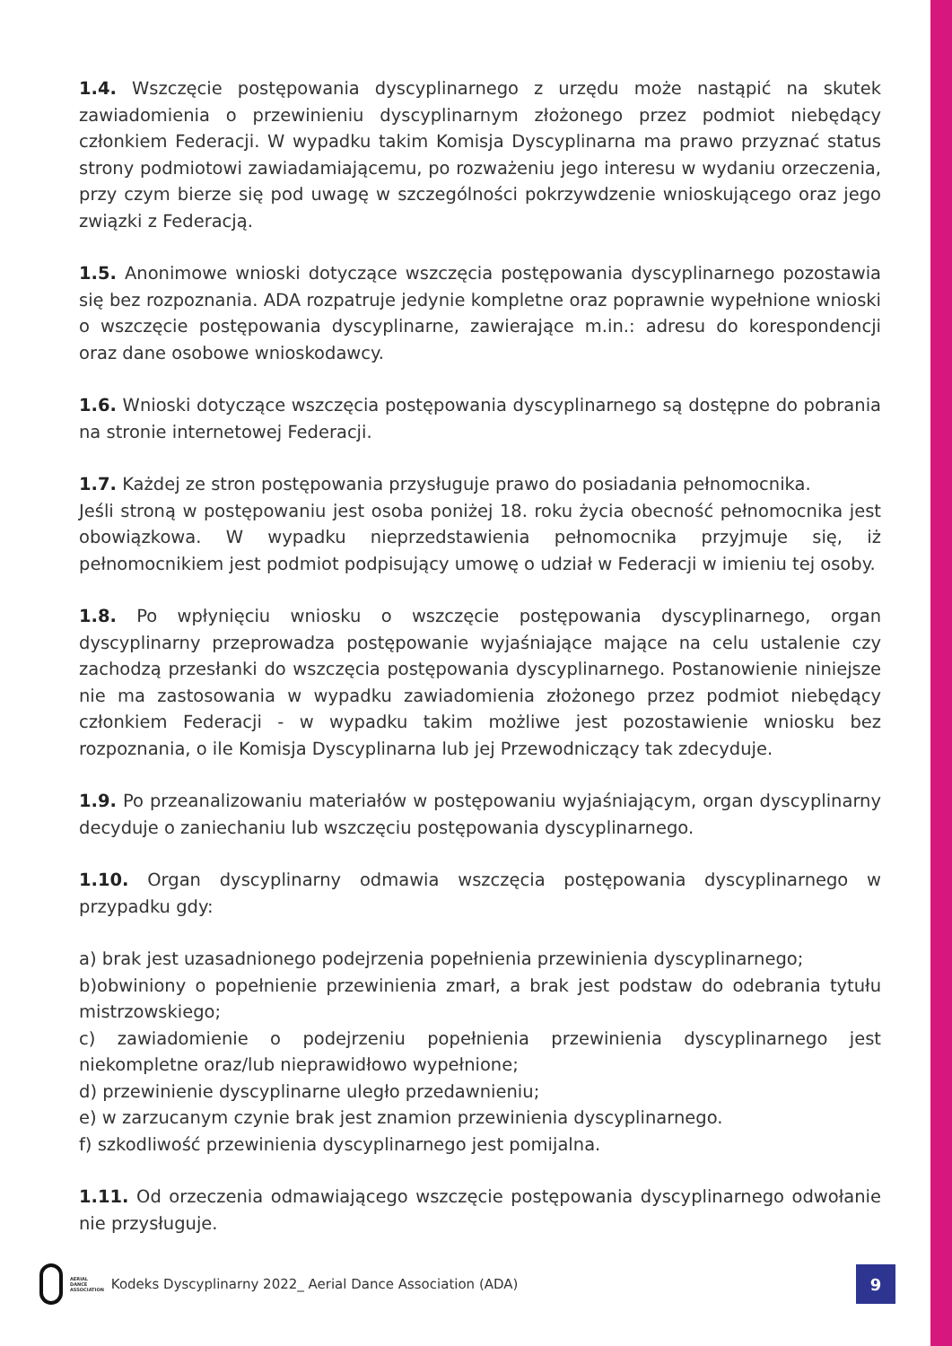1.4. Wszczęcie postępowania dyscyplinarnego z urzędu może nastąpić na skutek zawiadomienia o przewinieniu dyscyplinarnym złożonego przez podmiot niebędący członkiem Federacji. W wypadku takim Komisja Dyscyplinarna ma prawo przyznać status strony podmiotowi zawiadamiającemu, po rozważeniu jego interesu w wydaniu orzeczenia, przy czym bierze się pod uwagę w szczególności pokrzywdzenie wnioskującego oraz jego związki z Federacją.
1.5. Anonimowe wnioski dotyczące wszczęcia postępowania dyscyplinarnego pozostawia się bez rozpoznania. ADA rozpatruje jedynie kompletne oraz poprawnie wypełnione wnioski o wszczęcie postępowania dyscyplinarne, zawierające m.in.: adresu do korespondencji oraz dane osobowe wnioskodawcy.
1.6. Wnioski dotyczące wszczęcia postępowania dyscyplinarnego są dostępne do pobrania na stronie internetowej Federacji.
1.7. Każdej ze stron postępowania przysługuje prawo do posiadania pełnomocnika.
Jeśli stroną w postępowaniu jest osoba poniżej 18. roku życia obecność pełnomocnika jest obowiązkowa. W wypadku nieprzedstawienia pełnomocnika przyjmuje się, iż pełnomocnikiem jest podmiot podpisujący umowę o udział w Federacji w imieniu tej osoby.
1.8. Po wpłynięciu wniosku o wszczęcie postępowania dyscyplinarnego, organ dyscyplinarny przeprowadza postępowanie wyjaśniające mające na celu ustalenie czy zachodzą przesłanki do wszczęcia postępowania dyscyplinarnego. Postanowienie niniejsze nie ma zastosowania w wypadku zawiadomienia złożonego przez podmiot niebędący członkiem Federacji - w wypadku takim możliwe jest pozostawienie wniosku bez rozpoznania, o ile Komisja Dyscyplinarna lub jej Przewodniczący tak zdecyduje.
1.9. Po przeanalizowaniu materiałów w postępowaniu wyjaśniającym, organ dyscyplinarny decyduje o zaniechaniu lub wszczęciu postępowania dyscyplinarnego.
1.10. Organ dyscyplinarny odmawia wszczęcia postępowania dyscyplinarnego w przypadku gdy:
a) brak jest uzasadnionego podejrzenia popełnienia przewinienia dyscyplinarnego;
b)obwiniony o popełnienie przewinienia zmarł, a brak jest podstaw do odebrania tytułu mistrzowskiego;
c) zawiadomienie o podejrzeniu popełnienia przewinienia dyscyplinarnego jest niekompletne oraz/lub nieprawidłowo wypełnione;
d) przewinienie dyscyplinarne uległo przedawnieniu;
e) w zarzucanym czynie brak jest znamion przewinienia dyscyplinarnego.
f) szkodliwość przewinienia dyscyplinarnego jest pomijalna.
1.11. Od orzeczenia odmawiającego wszczęcie postępowania dyscyplinarnego odwołanie nie przysługuje.
AERIAL
DANCE
ASSOCIATION
Kodeks Dyscyplinarny 2022_ Aerial Dance Association (ADA)
9